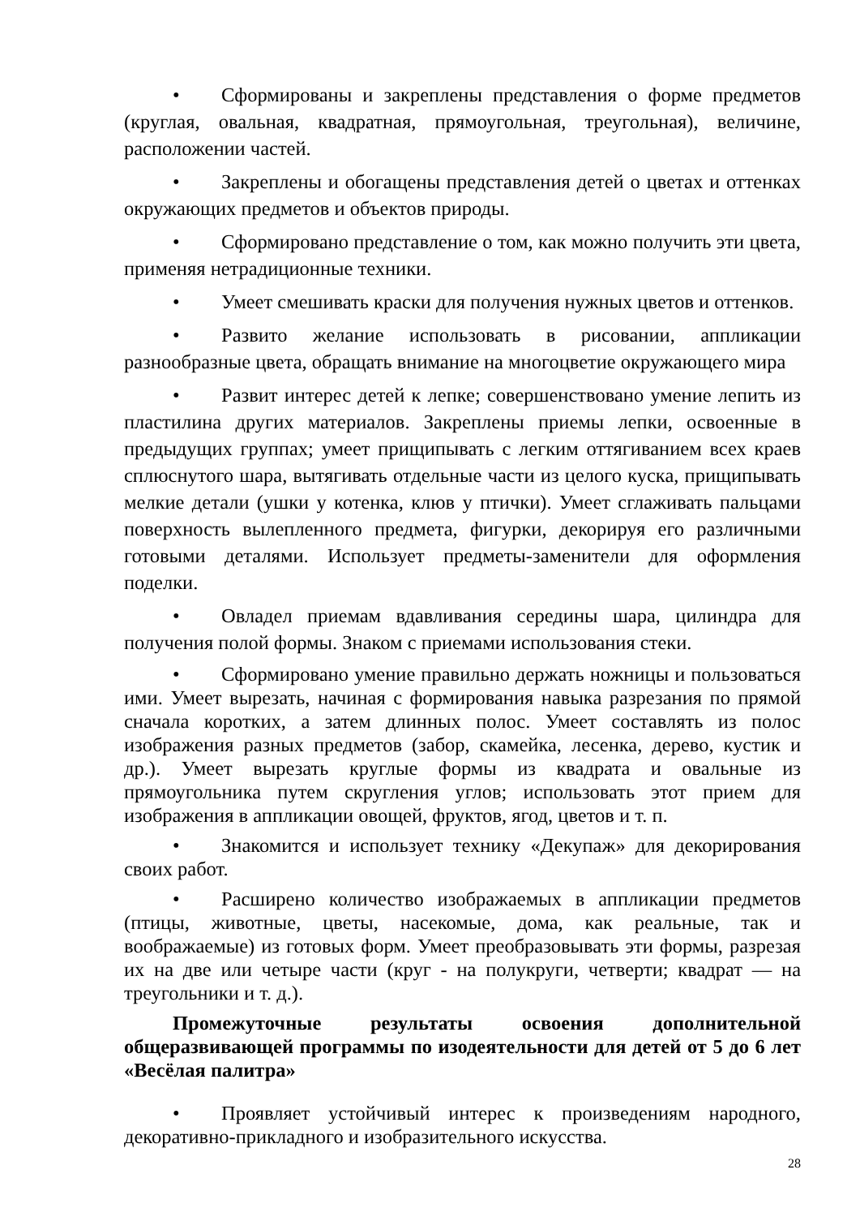• Сформированы и закреплены представления о форме предметов (круглая, овальная, квадратная, прямоугольная, треугольная), величине, расположении частей.
• Закреплены и обогащены представления детей о цветах и оттенках окружающих предметов и объектов природы.
• Сформировано представление о том, как можно получить эти цвета, применяя нетрадиционные техники.
• Умеет смешивать краски для получения нужных цветов и оттенков.
• Развито желание использовать в рисовании, аппликации разнообразные цвета, обращать внимание на многоцветие окружающего мира
• Развит интерес детей к лепке; совершенствовано умение лепить из пластилина других материалов. Закреплены приемы лепки, освоенные в предыдущих группах; умеет прищипывать с легким оттягиванием всех краев сплюснутого шара, вытягивать отдельные части из целого куска, прищипывать мелкие детали (ушки у котенка, клюв у птички). Умеет сглаживать пальцами поверхность вылепленного предмета, фигурки, декорируя его различными готовыми деталями. Использует предметы-заменители для оформления поделки.
• Овладел приемам вдавливания середины шара, цилиндра для получения полой формы. Знаком с приемами использования стеки.
• Сформировано умение правильно держать ножницы и пользоваться ими. Умеет вырезать, начиная с формирования навыка разрезания по прямой сначала коротких, а затем длинных полос. Умеет составлять из полос изображения разных предметов (забор, скамейка, лесенка, дерево, кустик и др.). Умеет вырезать круглые формы из квадрата и овальные из прямоугольника путем скругления углов; использовать этот прием для изображения в аппликации овощей, фруктов, ягод, цветов и т. п.
• Знакомится и использует технику «Декупаж» для декорирования своих работ.
• Расширено количество изображаемых в аппликации предметов (птицы, животные, цветы, насекомые, дома, как реальные, так и воображаемые) из готовых форм. Умеет преобразовывать эти формы, разрезая их на две или четыре части (круг - на полукруги, четверти; квадрат — на треугольники и т. д.).
Промежуточные результаты освоения дополнительной общеразвивающей программы по изодеятельности для детей от 5 до 6 лет «Весёлая палитра»
• Проявляет устойчивый интерес к произведениям народного, декоративно-прикладного и изобразительного искусства.
28